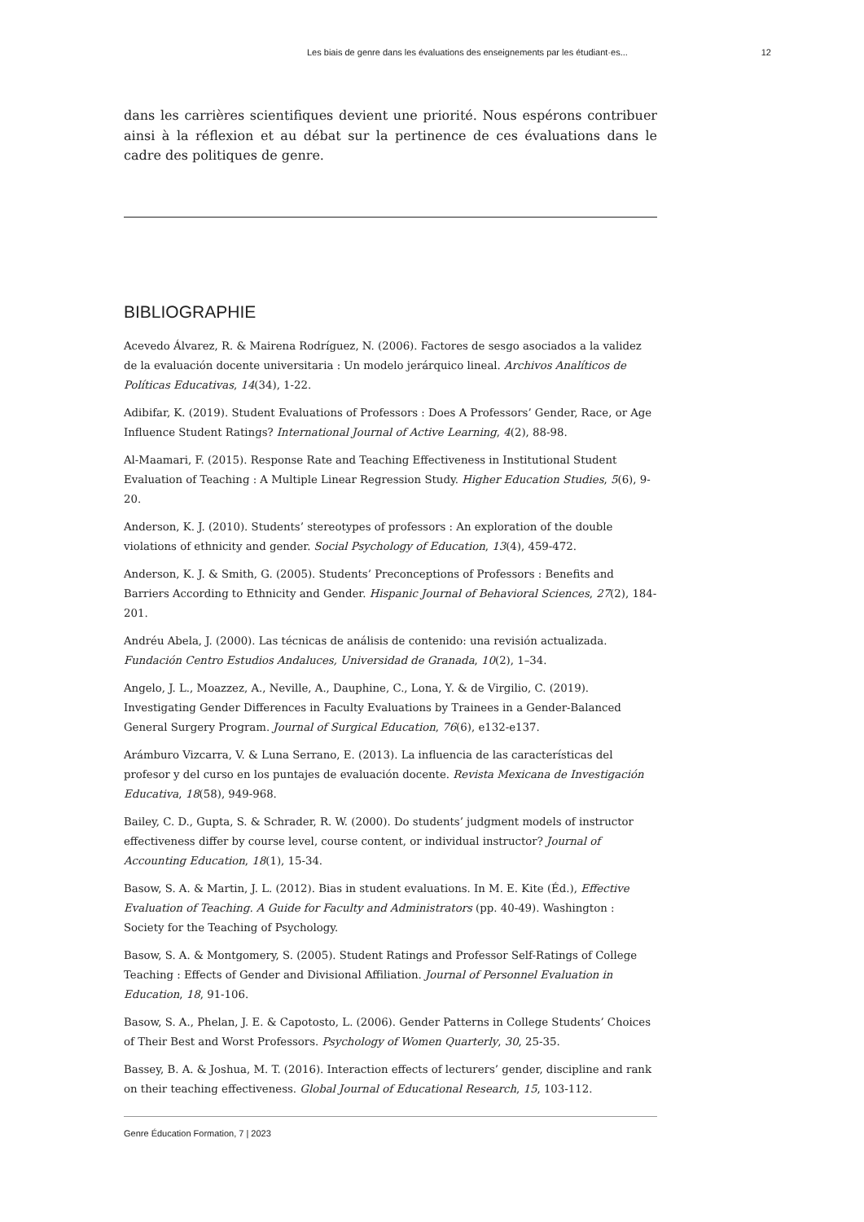Les biais de genre dans les évaluations des enseignements par les étudiant·es... 12
dans les carrières scientifiques devient une priorité. Nous espérons contribuer ainsi à la réflexion et au débat sur la pertinence de ces évaluations dans le cadre des politiques de genre.
BIBLIOGRAPHIE
Acevedo Álvarez, R. & Mairena Rodríguez, N. (2006). Factores de sesgo asociados a la validez de la evaluación docente universitaria : Un modelo jerárquico lineal. Archivos Analíticos de Políticas Educativas, 14(34), 1-22.
Adibifar, K. (2019). Student Evaluations of Professors : Does A Professors’ Gender, Race, or Age Influence Student Ratings? International Journal of Active Learning, 4(2), 88-98.
Al-Maamari, F. (2015). Response Rate and Teaching Effectiveness in Institutional Student Evaluation of Teaching : A Multiple Linear Regression Study. Higher Education Studies, 5(6), 9-20.
Anderson, K. J. (2010). Students’ stereotypes of professors : An exploration of the double violations of ethnicity and gender. Social Psychology of Education, 13(4), 459-472.
Anderson, K. J. & Smith, G. (2005). Students’ Preconceptions of Professors : Benefits and Barriers According to Ethnicity and Gender. Hispanic Journal of Behavioral Sciences, 27(2), 184-201.
Andréu Abela, J. (2000). Las técnicas de análisis de contenido: una revisión actualizada. Fundación Centro Estudios Andaluces, Universidad de Granada, 10(2), 1–34.
Angelo, J. L., Moazzez, A., Neville, A., Dauphine, C., Lona, Y. & de Virgilio, C. (2019). Investigating Gender Differences in Faculty Evaluations by Trainees in a Gender-Balanced General Surgery Program. Journal of Surgical Education, 76(6), e132-e137.
Arámburo Vizcarra, V. & Luna Serrano, E. (2013). La influencia de las características del profesor y del curso en los puntajes de evaluación docente. Revista Mexicana de Investigación Educativa, 18(58), 949-968.
Bailey, C. D., Gupta, S. & Schrader, R. W. (2000). Do students’ judgment models of instructor effectiveness differ by course level, course content, or individual instructor? Journal of Accounting Education, 18(1), 15-34.
Basow, S. A. & Martin, J. L. (2012). Bias in student evaluations. In M. E. Kite (Éd.), Effective Evaluation of Teaching. A Guide for Faculty and Administrators (pp. 40-49). Washington : Society for the Teaching of Psychology.
Basow, S. A. & Montgomery, S. (2005). Student Ratings and Professor Self-Ratings of College Teaching : Effects of Gender and Divisional Affiliation. Journal of Personnel Evaluation in Education, 18, 91-106.
Basow, S. A., Phelan, J. E. & Capotosto, L. (2006). Gender Patterns in College Students’ Choices of Their Best and Worst Professors. Psychology of Women Quarterly, 30, 25-35.
Bassey, B. A. & Joshua, M. T. (2016). Interaction effects of lecturers’ gender, discipline and rank on their teaching effectiveness. Global Journal of Educational Research, 15, 103-112.
Genre Éducation Formation, 7 | 2023